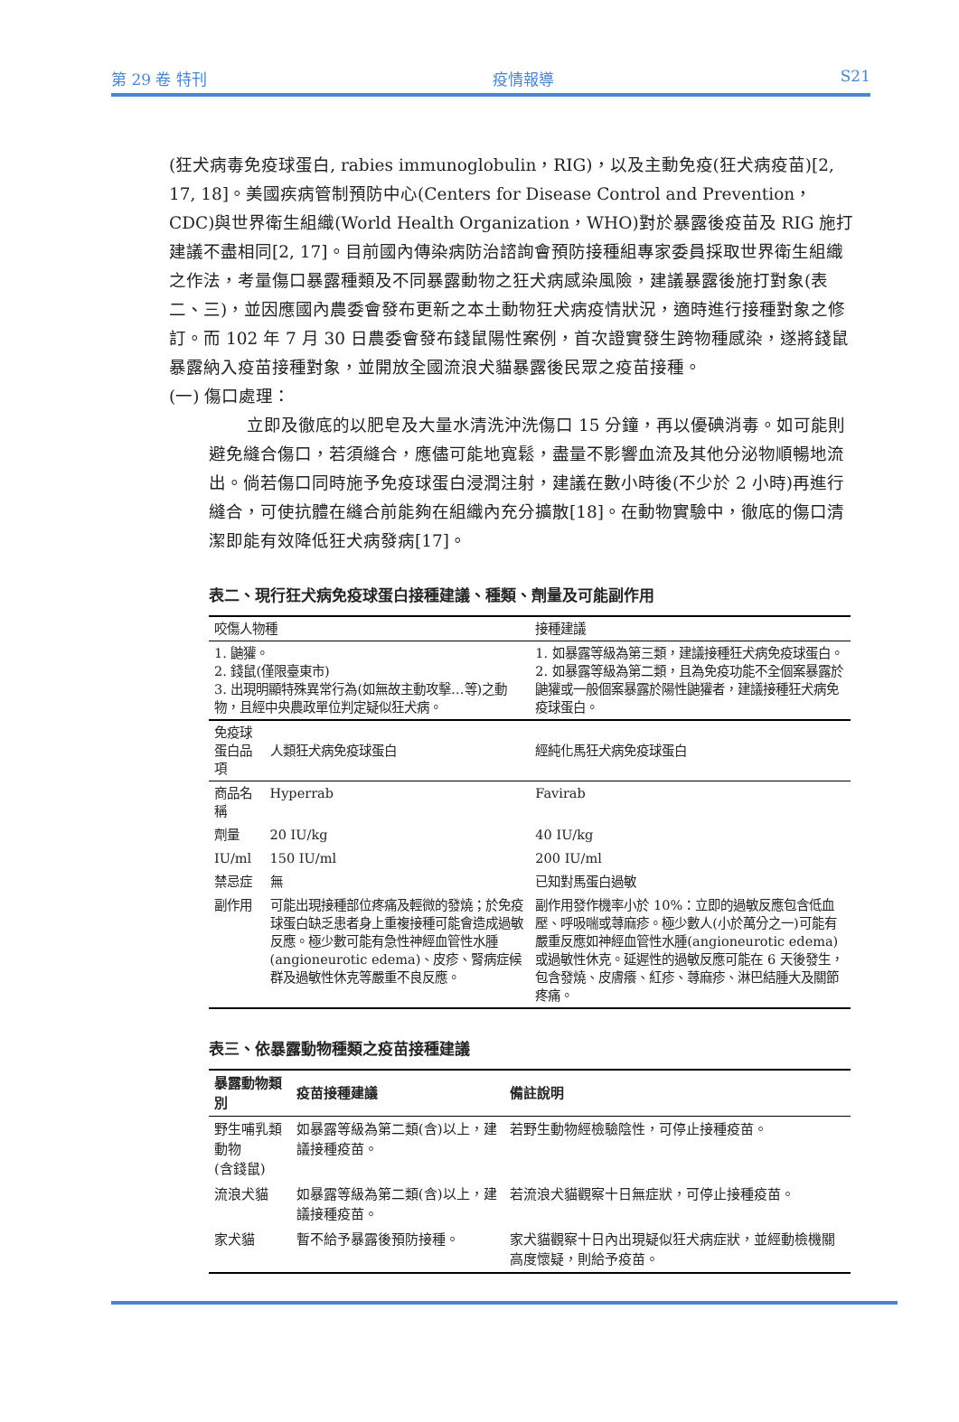第 29 卷 特刊 疫情報導 S21
(狂犬病毒免疫球蛋白, rabies immunoglobulin，RIG)，以及主動免疫(狂犬病疫苗)[2, 17, 18]。美國疾病管制預防中心(Centers for Disease Control and Prevention，CDC)與世界衛生組織(World Health Organization，WHO)對於暴露後疫苗及 RIG 施打建議不盡相同[2, 17]。目前國內傳染病防治諮詢會預防接種組專家委員採取世界衛生組織之作法，考量傷口暴露種類及不同暴露動物之狂犬病感染風險，建議暴露後施打對象(表二、三)，並因應國內農委會發布更新之本土動物狂犬病疫情狀況，適時進行接種對象之修訂。而 102 年 7 月 30 日農委會發布錢鼠陽性案例，首次證實發生跨物種感染，遂將錢鼠暴露納入疫苗接種對象，並開放全國流浪犬貓暴露後民眾之疫苗接種。
(一) 傷口處理：
立即及徹底的以肥皂及大量水清洗沖洗傷口 15 分鐘，再以優碘消毒。如可能則避免縫合傷口，若須縫合，應儘可能地寬鬆，盡量不影響血流及其他分泌物順暢地流出。倘若傷口同時施予免疫球蛋白浸潤注射，建議在數小時後(不少於 2 小時)再進行縫合，可使抗體在縫合前能夠在組織內充分擴散[18]。在動物實驗中，徹底的傷口清潔即能有效降低狂犬病發病[17]。
表二、現行狂犬病免疫球蛋白接種建議、種類、劑量及可能副作用
| 咬傷人物種 | | 接種建議 |
| --- | --- | --- |
| 1. 鼬獾。 2. 錢鼠(僅限臺東市) 3. 出現明顯特殊異常行為(如無故主動攻擊…等)之動物，且經中央農政單位判定疑似狂犬病。 | | 1. 如暴露等級為第三類，建議接種狂犬病免疫球蛋白。 2. 如暴露等級為第二類，且為免疫功能不全個案暴露於鼬獾或一般個案暴露於陽性鼬獾者，建議接種狂犬病免疫球蛋白。 |
| 免疫球蛋白品項 | 人類狂犬病免疫球蛋白 | 經純化馬狂犬病免疫球蛋白 |
| 商品名稱 | Hyperrab | Favirab |
| 劑量 | 20 IU/kg | 40 IU/kg |
| IU/ml | 150 IU/ml | 200 IU/ml |
| 禁忌症 | 無 | 已知對馬蛋白過敏 |
| 副作用 | 可能出現接種部位疼痛及輕微的發燒；於免疫球蛋白缺乏患者身上重複接種可能會造成過敏反應。極少數可能有急性神經血管性水腫(angioneurotic edema)、皮疹、腎病症候群及過敏性休克等嚴重不良反應。 | 副作用發作機率小於 10%：立即的過敏反應包含低血壓、呼吸喘或蕁麻疹。極少數人(小於萬分之一)可能有嚴重反應如神經血管性水腫(angioneurotic edema)或過敏性休克。延遲性的過敏反應可能在 6 天後發生，包含發燒、皮膚癢、紅疹、蕁麻疹、淋巴結腫大及關節疼痛。 |
表三、依暴露動物種類之疫苗接種建議
| 暴露動物類別 | 疫苗接種建議 | 備註說明 |
| --- | --- | --- |
| 野生哺乳類動物 (含錢鼠) | 如暴露等級為第二類(含)以上，建議接種疫苗。 | 若野生動物經檢驗陰性，可停止接種疫苗。 |
| 流浪犬貓 | 如暴露等級為第二類(含)以上，建議接種疫苗。 | 若流浪犬貓觀察十日無症狀，可停止接種疫苗。 |
| 家犬貓 | 暫不給予暴露後預防接種。 | 家犬貓觀察十日內出現疑似狂犬病症狀，並經動檢機關高度懷疑，則給予疫苗。 |